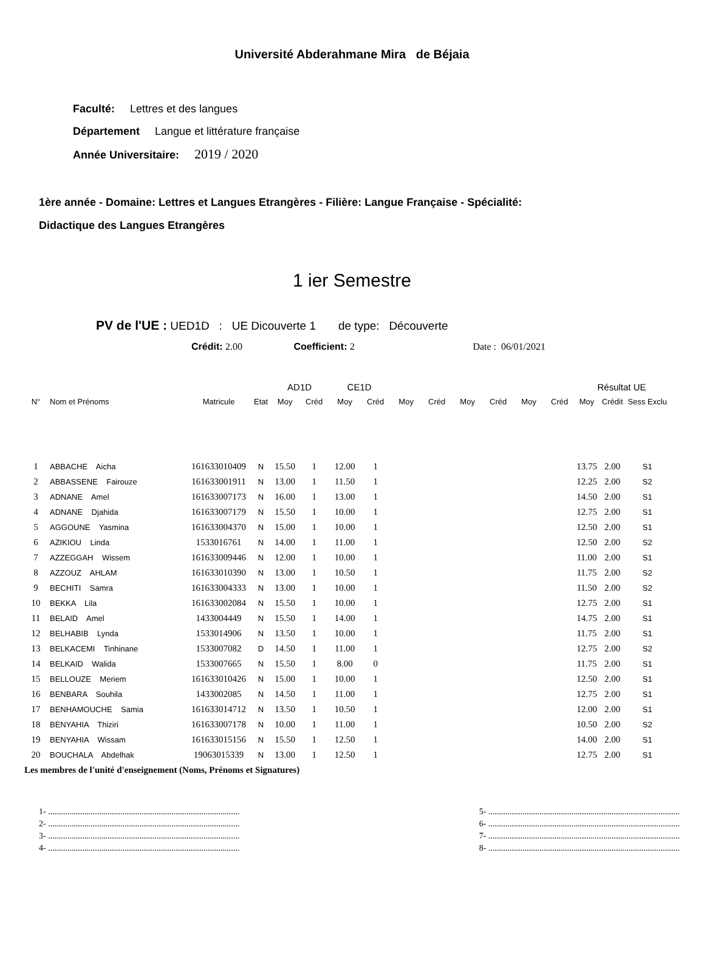Université Abderahmane Mira de Béjaia
Faculté: Lettres et des langues
Département Langue et littérature française
Année Universitaire: 2019 / 2020
1ère année - Domaine: Lettres et Langues Etrangères - Filière: Langue Française - Spécialité:
Didactique des Langues Etrangères
1 ier Semestre
PV de l'UE : UED1D : UE Dicouverte 1 de type: Découverte
Crédit: 2.00 Coefficient: 2 Date : 06/01/2021
| | | | | AD1D | | CE1D | | | | | | | | Résultat UE | | |
| --- | --- | --- | --- | --- | --- | --- | --- | --- | --- | --- | --- | --- | --- | --- | --- | --- |
| N° | Nom et Prénoms | Matricule | Etat | Moy | Créd | Moy | Créd | Moy | Créd | Moy | Créd | Moy | Créd | Moy | Crédit | Sess Exclu |
| 1 | ABBACHE Aicha | 161633010409 | N | 15.50 | 1 | 12.00 | 1 | | | | | | | 13.75 | 2.00 | S1 |
| 2 | ABBASSENE Fairouze | 161633001911 | N | 13.00 | 1 | 11.50 | 1 | | | | | | | 12.25 | 2.00 | S2 |
| 3 | ADNANE Amel | 161633007173 | N | 16.00 | 1 | 13.00 | 1 | | | | | | | 14.50 | 2.00 | S1 |
| 4 | ADNANE Djahida | 161633007179 | N | 15.50 | 1 | 10.00 | 1 | | | | | | | 12.75 | 2.00 | S1 |
| 5 | AGGOUNE Yasmina | 161633004370 | N | 15.00 | 1 | 10.00 | 1 | | | | | | | 12.50 | 2.00 | S1 |
| 6 | AZIKIOU Linda | 1533016761 | N | 14.00 | 1 | 11.00 | 1 | | | | | | | 12.50 | 2.00 | S2 |
| 7 | AZZEGGAH Wissem | 161633009446 | N | 12.00 | 1 | 10.00 | 1 | | | | | | | 11.00 | 2.00 | S1 |
| 8 | AZZOUZ AHLAM | 161633010390 | N | 13.00 | 1 | 10.50 | 1 | | | | | | | 11.75 | 2.00 | S2 |
| 9 | BECHITI Samra | 161633004333 | N | 13.00 | 1 | 10.00 | 1 | | | | | | | 11.50 | 2.00 | S2 |
| 10 | BEKKA Lila | 161633002084 | N | 15.50 | 1 | 10.00 | 1 | | | | | | | 12.75 | 2.00 | S1 |
| 11 | BELAID Amel | 1433004449 | N | 15.50 | 1 | 14.00 | 1 | | | | | | | 14.75 | 2.00 | S1 |
| 12 | BELHABIB Lynda | 1533014906 | N | 13.50 | 1 | 10.00 | 1 | | | | | | | 11.75 | 2.00 | S1 |
| 13 | BELKACEMI Tinhinane | 1533007082 | D | 14.50 | 1 | 11.00 | 1 | | | | | | | 12.75 | 2.00 | S2 |
| 14 | BELKAID Walida | 1533007665 | N | 15.50 | 1 | 8.00 | 0 | | | | | | | 11.75 | 2.00 | S1 |
| 15 | BELLOUZE Meriem | 161633010426 | N | 15.00 | 1 | 10.00 | 1 | | | | | | | 12.50 | 2.00 | S1 |
| 16 | BENBARA Souhila | 1433002085 | N | 14.50 | 1 | 11.00 | 1 | | | | | | | 12.75 | 2.00 | S1 |
| 17 | BENHAMOUCHE Samia | 161633014712 | N | 13.50 | 1 | 10.50 | 1 | | | | | | | 12.00 | 2.00 | S1 |
| 18 | BENYAHIA Thiziri | 161633007178 | N | 10.00 | 1 | 11.00 | 1 | | | | | | | 10.50 | 2.00 | S2 |
| 19 | BENYAHIA Wissam | 161633015156 | N | 15.50 | 1 | 12.50 | 1 | | | | | | | 14.00 | 2.00 | S1 |
| 20 | BOUCHALA Abdelhak | 19063015339 | N | 13.00 | 1 | 12.50 | 1 | | | | | | | 12.75 | 2.00 | S1 |
Les membres de l'unité d'enseignement (Noms, Prénoms et Signatures)
1- ..........................................................................................
2- ..........................................................................................
3- ..........................................................................................
4- ..........................................................................................
5- ..........................................................................................
6- ..........................................................................................
7- ..........................................................................................
8- ..........................................................................................